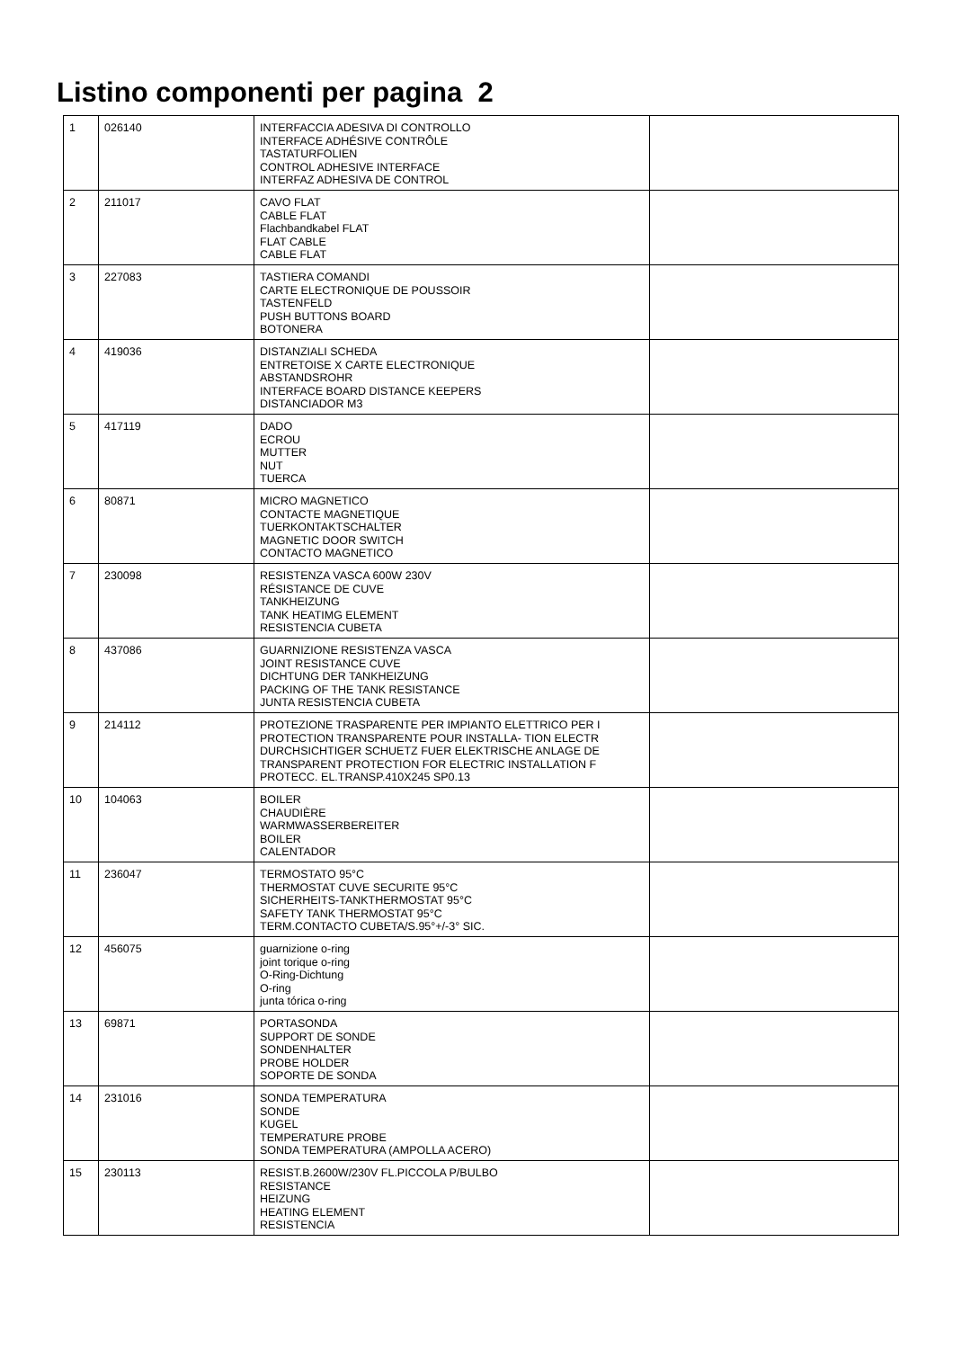Listino componenti per pagina 2
| 1 | 026140 | INTERFACCIA ADESIVA DI CONTROLLO INTERFACE ADHÉSIVE CONTRÔLE TASTATURFOLIEN CONTROL ADHESIVE INTERFACE INTERFAZ ADHESIVA DE CONTROL | |
| 2 | 211017 | CAVO FLAT CABLE FLAT Flachbandkabel FLAT FLAT CABLE CABLE FLAT | |
| 3 | 227083 | TASTIERA COMANDI CARTE ELECTRONIQUE DE POUSSOIR TASTENFELD PUSH BUTTONS BOARD BOTONERA | |
| 4 | 419036 | DISTANZIALI SCHEDA ENTRETOISE X CARTE ELECTRONIQUE ABSTANDSROHR INTERFACE BOARD DISTANCE KEEPERS DISTANCIADOR M3 | |
| 5 | 417119 | DADO ECROU MUTTER NUT TUERCA | |
| 6 | 80871 | MICRO MAGNETICO CONTACTE MAGNETIQUE TUERKONTAKTSCHALTER MAGNETIC DOOR SWITCH CONTACTO MAGNETICO | |
| 7 | 230098 | RESISTENZA VASCA 600W 230V RÉSISTANCE DE CUVE TANKHEIZUNG TANK HEATIMG ELEMENT RESISTENCIA CUBETA | |
| 8 | 437086 | GUARNIZIONE RESISTENZA VASCA JOINT RESISTANCE CUVE DICHTUNG DER TANKHEIZUNG PACKING OF THE TANK RESISTANCE JUNTA RESISTENCIA CUBETA | |
| 9 | 214112 | PROTEZIONE TRASPARENTE PER IMPIANTO ELETTRICO PER I PROTECTION TRANSPARENTE POUR INSTALLA- TION ELECTR DURCHSICHTIGER SCHUETZ FUER ELEKTRISCHE ANLAGE DE TRANSPARENT PROTECTION FOR ELECTRIC INSTALLATION F PROTECC. EL.TRANSP.410X245 SP0.13 | |
| 10 | 104063 | BOILER CHAUDIÈRE WARMWASSERBEREITER BOILER CALENTADOR | |
| 11 | 236047 | TERMOSTATO 95°C THERMOSTAT CUVE SECURITE 95°C SICHERHEITS-TANKTHERMOSTAT 95°C SAFETY TANK THERMOSTAT 95°C TERM.CONTACTO CUBETA/S.95°+/-3° SIC. | |
| 12 | 456075 | guarnizione o-ring joint torique o-ring O-Ring-Dichtung O-ring junta tórica o-ring | |
| 13 | 69871 | PORTASONDA SUPPORT DE SONDE SONDENHALTER PROBE HOLDER SOPORTE DE SONDA | |
| 14 | 231016 | SONDA TEMPERATURA SONDE KUGEL TEMPERATURE PROBE SONDA TEMPERATURA (AMPOLLA ACERO) | |
| 15 | 230113 | RESIST.B.2600W/230V FL.PICCOLA P/BULBO RESISTANCE HEIZUNG HEATING ELEMENT RESISTENCIA | |